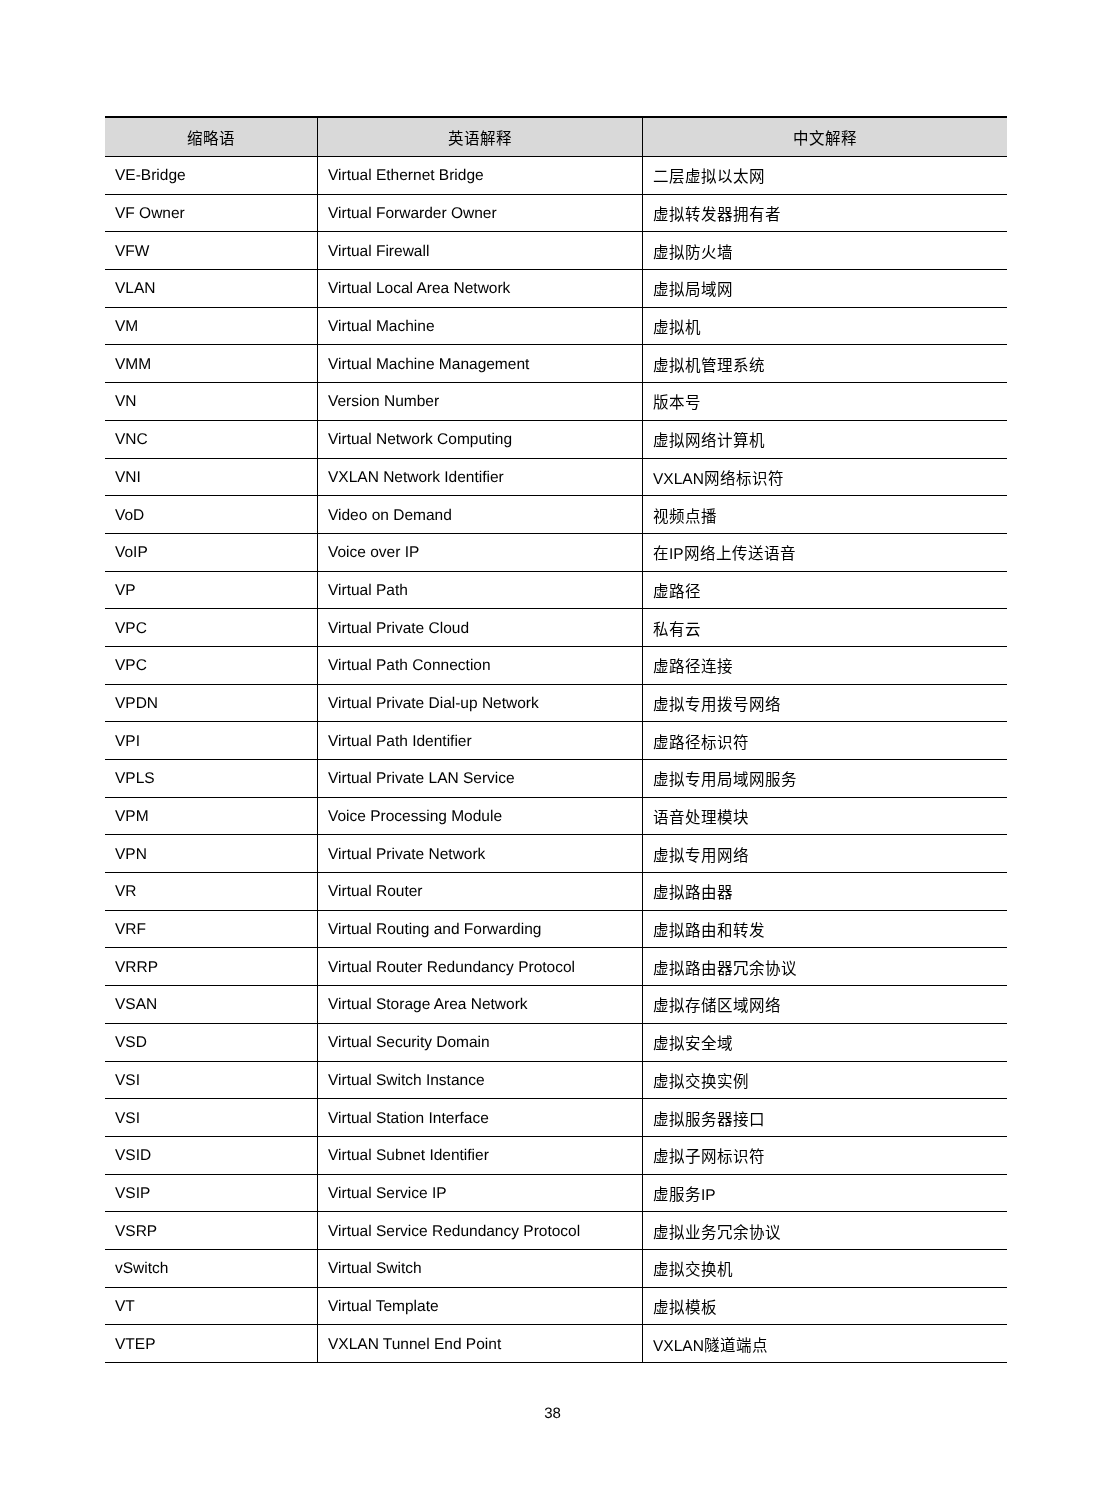| 缩略语 | 英语解释 | 中文解释 |
| --- | --- | --- |
| VE-Bridge | Virtual Ethernet Bridge | 二层虚拟以太网 |
| VF Owner | Virtual Forwarder Owner | 虚拟转发器拥有者 |
| VFW | Virtual Firewall | 虚拟防火墙 |
| VLAN | Virtual Local Area Network | 虚拟局域网 |
| VM | Virtual Machine | 虚拟机 |
| VMM | Virtual Machine Management | 虚拟机管理系统 |
| VN | Version Number | 版本号 |
| VNC | Virtual Network Computing | 虚拟网络计算机 |
| VNI | VXLAN Network Identifier | VXLAN网络标识符 |
| VoD | Video on Demand | 视频点播 |
| VoIP | Voice over IP | 在IP网络上传送语音 |
| VP | Virtual Path | 虚路径 |
| VPC | Virtual Private Cloud | 私有云 |
| VPC | Virtual Path Connection | 虚路径连接 |
| VPDN | Virtual Private Dial-up Network | 虚拟专用拨号网络 |
| VPI | Virtual Path Identifier | 虚路径标识符 |
| VPLS | Virtual Private LAN Service | 虚拟专用局域网服务 |
| VPM | Voice Processing Module | 语音处理模块 |
| VPN | Virtual Private Network | 虚拟专用网络 |
| VR | Virtual Router | 虚拟路由器 |
| VRF | Virtual Routing and Forwarding | 虚拟路由和转发 |
| VRRP | Virtual Router Redundancy Protocol | 虚拟路由器冗余协议 |
| VSAN | Virtual Storage Area Network | 虚拟存储区域网络 |
| VSD | Virtual Security Domain | 虚拟安全域 |
| VSI | Virtual Switch Instance | 虚拟交换实例 |
| VSI | Virtual Station Interface | 虚拟服务器接口 |
| VSID | Virtual Subnet Identifier | 虚拟子网标识符 |
| VSIP | Virtual Service IP | 虚服务IP |
| VSRP | Virtual Service Redundancy Protocol | 虚拟业务冗余协议 |
| vSwitch | Virtual Switch | 虚拟交换机 |
| VT | Virtual Template | 虚拟模板 |
| VTEP | VXLAN Tunnel End Point | VXLAN隧道端点 |
38